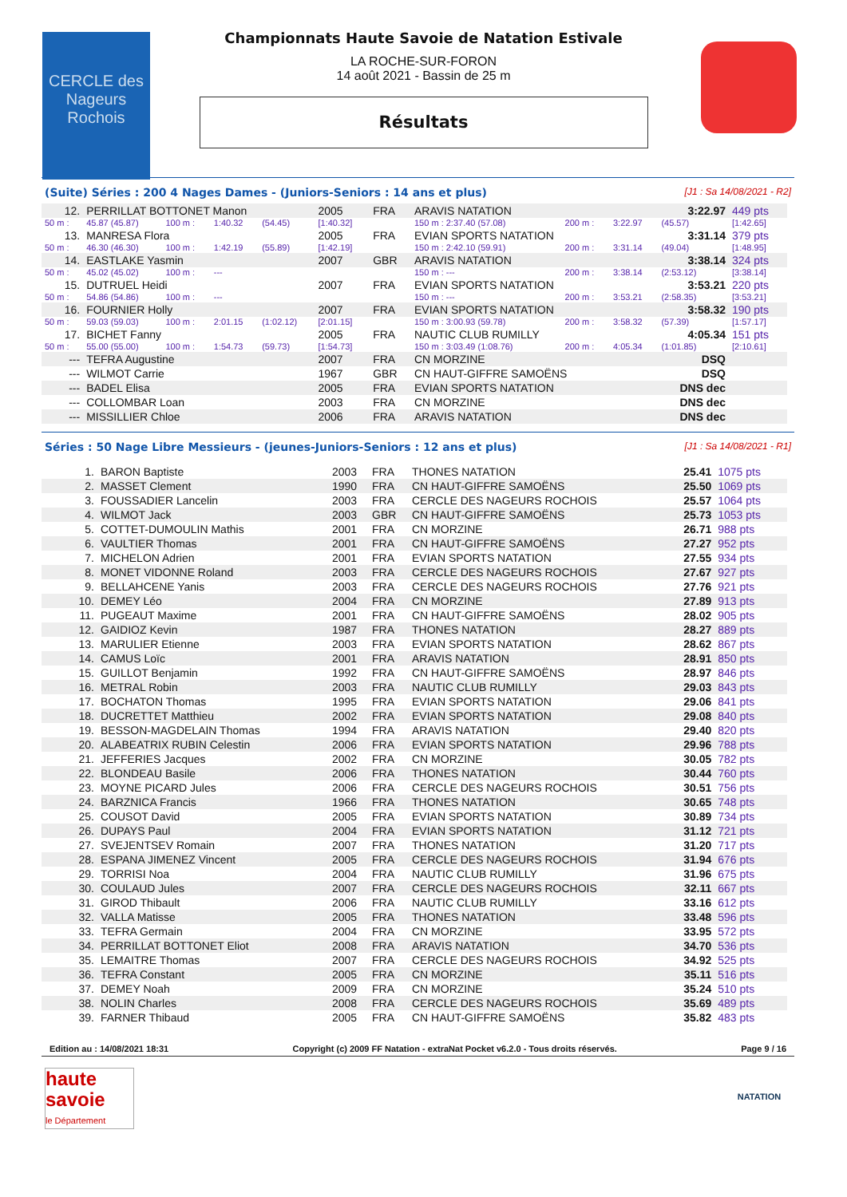CERCLE des Nageurs Rochois
Championnats Haute Savoie de Natation Estivale
LA ROCHE-SUR-FORON
14 août 2021 - Bassin de 25 m
Résultats
(Suite) Séries : 200 4 Nages Dames - (Juniors-Seniors : 14 ans et plus) [J1 : Sa 14/08/2021 - R2]
| 12. | PERRILLAT BOTTONET Manon | | | | 2005 | FRA | ARAVIS NATATION | | | | 3:22.97 | 449 pts |
| 50 m : | 45.87 (45.87) | 100 m : | 1:40.32 | (54.45) | [1:40.32] | | 150 m : 2:37.40 (57.08) | | 200 m : | 3:22.97 | (45.57) | [1:42.65] |
| 13. | MANRESA Flora | | | | 2005 | FRA | EVIAN SPORTS NATATION | | | | 3:31.14 | 379 pts |
| 50 m : | 46.30 (46.30) | 100 m : | 1:42.19 | (55.89) | [1:42.19] | | 150 m : 2:42.10 (59.91) | | 200 m : | 3:31.14 | (49.04) | [1:48.95] |
| 14. | EASTLAKE Yasmin | | | | 2007 | GBR | ARAVIS NATATION | | | | 3:38.14 | 324 pts |
| 50 m : | 45.02 (45.02) | 100 m : | --- | | | | 150 m : --- | | 200 m : | 3:38.14 | (2:53.12) | [3:38.14] |
| 15. | DUTRUEL Heidi | | | | 2007 | FRA | EVIAN SPORTS NATATION | | | | 3:53.21 | 220 pts |
| 50 m : | 54.86 (54.86) | 100 m : | --- | | | | 150 m : --- | | 200 m : | 3:53.21 | (2:58.35) | [3:53.21] |
| 16. | FOURNIER Holly | | | | 2007 | FRA | EVIAN SPORTS NATATION | | | | 3:58.32 | 190 pts |
| 50 m : | 59.03 (59.03) | 100 m : | 2:01.15 | (1:02.12) | [2:01.15] | | 150 m : 3:00.93 (59.78) | | 200 m : | 3:58.32 | (57.39) | [1:57.17] |
| 17. | BICHET Fanny | | | | 2005 | FRA | NAUTIC CLUB RUMILLY | | | | 4:05.34 | 151 pts |
| 50 m : | 55.00 (55.00) | 100 m : | 1:54.73 | (59.73) | [1:54.73] | | 150 m : 3:03.49 (1:08.76) | | 200 m : | 4:05.34 | (1:01.85) | [2:10.61] |
| --- | TEFRA Augustine | | | | 2007 | FRA | CN MORZINE | | | | DSQ | |
| --- | WILMOT Carrie | | | | 1967 | GBR | CN HAUT-GIFFRE SAMOËNS | | | | DSQ | |
| --- | BADEL Elisa | | | | 2005 | FRA | EVIAN SPORTS NATATION | | | | DNS dec | |
| --- | COLLOMBAR Loan | | | | 2003 | FRA | CN MORZINE | | | | DNS dec | |
| --- | MISSILLIER Chloe | | | | 2006 | FRA | ARAVIS NATATION | | | | DNS dec | |
Séries : 50 Nage Libre Messieurs - (jeunes-Juniors-Seniors : 12 ans et plus) [J1 : Sa 14/08/2021 - R1]
| 1. | BARON Baptiste | 2003 | FRA | THONES NATATION | 25.41 | 1075 pts |
| 2. | MASSET Clement | 1990 | FRA | CN HAUT-GIFFRE SAMOËNS | 25.50 | 1069 pts |
| 3. | FOUSSADIER Lancelin | 2003 | FRA | CERCLE DES NAGEURS ROCHOIS | 25.57 | 1064 pts |
| 4. | WILMOT Jack | 2003 | GBR | CN HAUT-GIFFRE SAMOËNS | 25.73 | 1053 pts |
| 5. | COTTET-DUMOULIN Mathis | 2001 | FRA | CN MORZINE | 26.71 | 988 pts |
| 6. | VAULTIER Thomas | 2001 | FRA | CN HAUT-GIFFRE SAMOËNS | 27.27 | 952 pts |
| 7. | MICHELON Adrien | 2001 | FRA | EVIAN SPORTS NATATION | 27.55 | 934 pts |
| 8. | MONET VIDONNE Roland | 2003 | FRA | CERCLE DES NAGEURS ROCHOIS | 27.67 | 927 pts |
| 9. | BELLAHCENE Yanis | 2003 | FRA | CERCLE DES NAGEURS ROCHOIS | 27.76 | 921 pts |
| 10. | DEMEY Léo | 2004 | FRA | CN MORZINE | 27.89 | 913 pts |
| 11. | PUGEAUT Maxime | 2001 | FRA | CN HAUT-GIFFRE SAMOËNS | 28.02 | 905 pts |
| 12. | GAIDIOZ Kevin | 1987 | FRA | THONES NATATION | 28.27 | 889 pts |
| 13. | MARULIER Etienne | 2003 | FRA | EVIAN SPORTS NATATION | 28.62 | 867 pts |
| 14. | CAMUS Loïc | 2001 | FRA | ARAVIS NATATION | 28.91 | 850 pts |
| 15. | GUILLOT Benjamin | 1992 | FRA | CN HAUT-GIFFRE SAMOËNS | 28.97 | 846 pts |
| 16. | METRAL Robin | 2003 | FRA | NAUTIC CLUB RUMILLY | 29.03 | 843 pts |
| 17. | BOCHATON Thomas | 1995 | FRA | EVIAN SPORTS NATATION | 29.06 | 841 pts |
| 18. | DUCRETTET Matthieu | 2002 | FRA | EVIAN SPORTS NATATION | 29.08 | 840 pts |
| 19. | BESSON-MAGDELAIN Thomas | 1994 | FRA | ARAVIS NATATION | 29.40 | 820 pts |
| 20. | ALABEATRIX RUBIN Celestin | 2006 | FRA | EVIAN SPORTS NATATION | 29.96 | 788 pts |
| 21. | JEFFERIES Jacques | 2002 | FRA | CN MORZINE | 30.05 | 782 pts |
| 22. | BLONDEAU Basile | 2006 | FRA | THONES NATATION | 30.44 | 760 pts |
| 23. | MOYNE PICARD Jules | 2006 | FRA | CERCLE DES NAGEURS ROCHOIS | 30.51 | 756 pts |
| 24. | BARZNICA Francis | 1966 | FRA | THONES NATATION | 30.65 | 748 pts |
| 25. | COUSOT David | 2005 | FRA | EVIAN SPORTS NATATION | 30.89 | 734 pts |
| 26. | DUPAYS Paul | 2004 | FRA | EVIAN SPORTS NATATION | 31.12 | 721 pts |
| 27. | SVEJENTSEV Romain | 2007 | FRA | THONES NATATION | 31.20 | 717 pts |
| 28. | ESPANA JIMENEZ Vincent | 2005 | FRA | CERCLE DES NAGEURS ROCHOIS | 31.94 | 676 pts |
| 29. | TORRISI Noa | 2004 | FRA | NAUTIC CLUB RUMILLY | 31.96 | 675 pts |
| 30. | COULAUD Jules | 2007 | FRA | CERCLE DES NAGEURS ROCHOIS | 32.11 | 667 pts |
| 31. | GIROD Thibault | 2006 | FRA | NAUTIC CLUB RUMILLY | 33.16 | 612 pts |
| 32. | VALLA Matisse | 2005 | FRA | THONES NATATION | 33.48 | 596 pts |
| 33. | TEFRA Germain | 2004 | FRA | CN MORZINE | 33.95 | 572 pts |
| 34. | PERRILLAT BOTTONET Eliot | 2008 | FRA | ARAVIS NATATION | 34.70 | 536 pts |
| 35. | LEMAITRE Thomas | 2007 | FRA | CERCLE DES NAGEURS ROCHOIS | 34.92 | 525 pts |
| 36. | TEFRA Constant | 2005 | FRA | CN MORZINE | 35.11 | 516 pts |
| 37. | DEMEY Noah | 2009 | FRA | CN MORZINE | 35.24 | 510 pts |
| 38. | NOLIN Charles | 2008 | FRA | CERCLE DES NAGEURS ROCHOIS | 35.69 | 489 pts |
| 39. | FARNER Thibaud | 2005 | FRA | CN HAUT-GIFFRE SAMOËNS | 35.82 | 483 pts |
Edition au : 14/08/2021 18:31 Copyright (c) 2009 FF Natation - extraNat Pocket v6.2.0 - Tous droits réservés. Page 9 / 16
haute savoie
le Département
NATATION